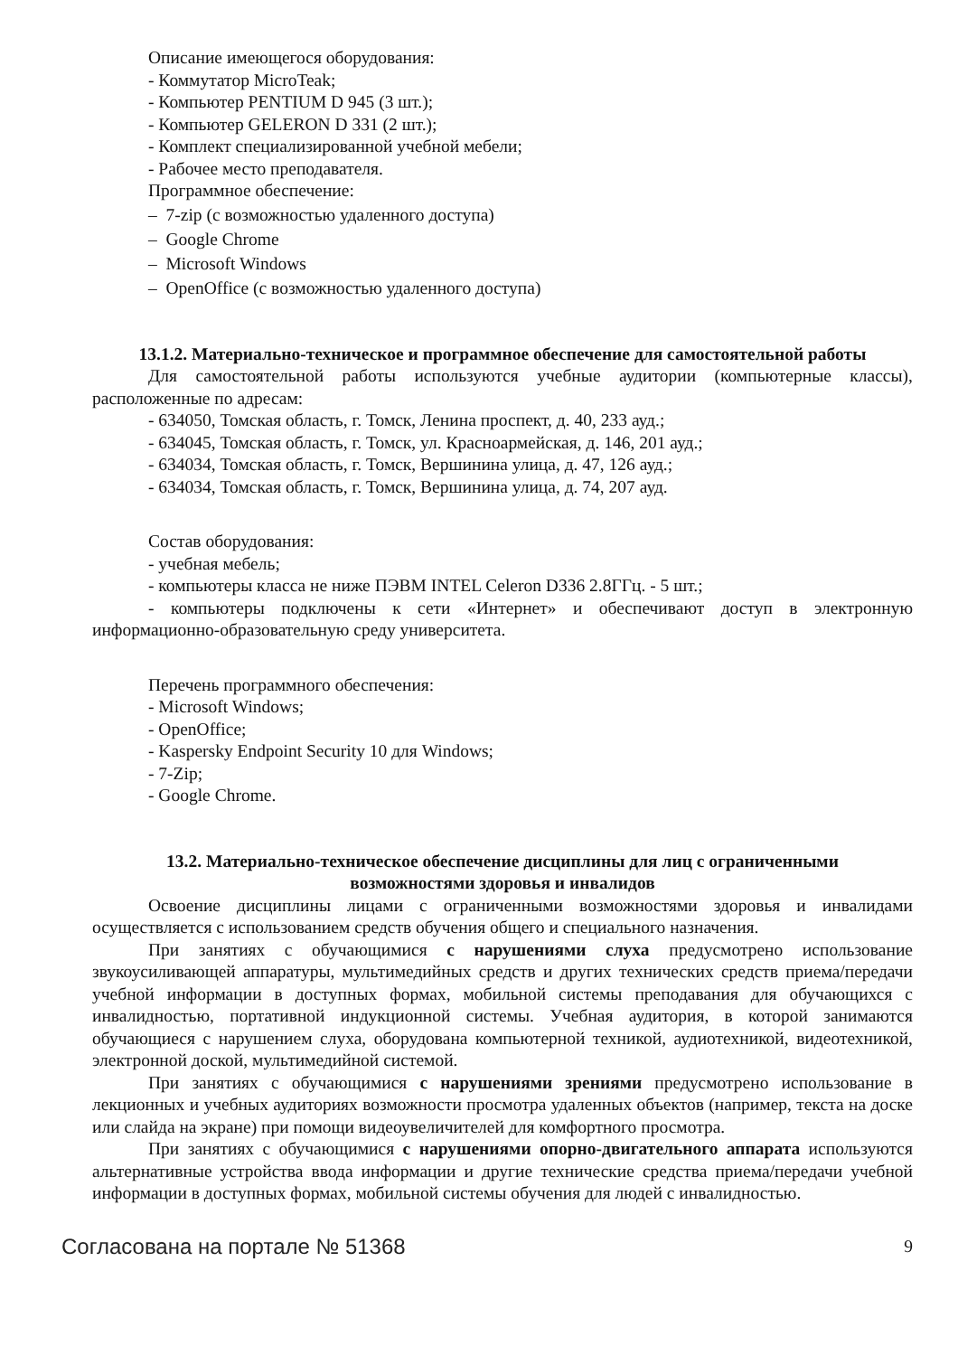Описание имеющегося оборудования:
- Коммутатор MicroTeak;
- Компьютер PENTIUM D 945 (3 шт.);
- Компьютер GELERON D 331 (2 шт.);
- Комплект специализированной учебной мебели;
- Рабочее место преподавателя.
Программное обеспечение:
– 7-zip (с возможностью удаленного доступа)
– Google Chrome
– Microsoft Windows
– OpenOffice (с возможностью удаленного доступа)
13.1.2. Материально-техническое и программное обеспечение для самостоятельной работы
Для самостоятельной работы используются учебные аудитории (компьютерные классы), расположенные по адресам:
- 634050, Томская область, г. Томск, Ленина проспект, д. 40, 233 ауд.;
- 634045, Томская область, г. Томск, ул. Красноармейская, д. 146, 201 ауд.;
- 634034, Томская область, г. Томск, Вершинина улица, д. 47, 126 ауд.;
- 634034, Томская область, г. Томск, Вершинина улица, д. 74, 207 ауд.
Состав оборудования:
- учебная мебель;
- компьютеры класса не ниже ПЭВМ INTEL Celeron D336 2.8ГГц. - 5 шт.;
- компьютеры подключены к сети «Интернет» и обеспечивают доступ в электронную информационно-образовательную среду университета.
Перечень программного обеспечения:
- Microsoft Windows;
- OpenOffice;
- Kaspersky Endpoint Security 10 для Windows;
- 7-Zip;
- Google Chrome.
13.2. Материально-техническое обеспечение дисциплины для лиц с ограниченными
возможностями здоровья и инвалидов
Освоение дисциплины лицами с ограниченными возможностями здоровья и инвалидами осуществляется с использованием средств обучения общего и специального назначения.
При занятиях с обучающимися с нарушениями слуха предусмотрено использование звукоусиливающей аппаратуры, мультимедийных средств и других технических средств приема/передачи учебной информации в доступных формах, мобильной системы преподавания для обучающихся с инвалидностью, портативной индукционной системы. Учебная аудитория, в которой занимаются обучающиеся с нарушением слуха, оборудована компьютерной техникой, аудиотехникой, видеотехникой, электронной доской, мультимедийной системой.
При занятиях с обучающимися с нарушениями зрениями предусмотрено использование в лекционных и учебных аудиториях возможности просмотра удаленных объектов (например, текста на доске или слайда на экране) при помощи видеоувеличителей для комфортного просмотра.
При занятиях с обучающимися с нарушениями опорно-двигательного аппарата используются альтернативные устройства ввода информации и другие технические средства приема/передачи учебной информации в доступных формах, мобильной системы обучения для людей с инвалидностью.
Согласована на портале № 51368 9